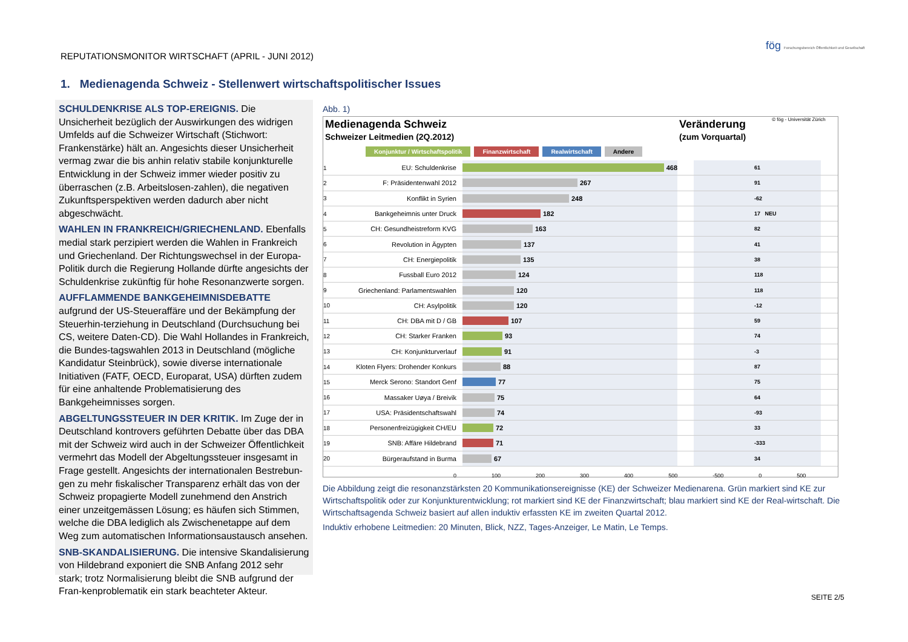REPUTATIONSMONITOR WIRTSCHAFT (APRIL - JUNI 2012)
fög Forschungsbereich Öffentlichkeit und Gesellschaft
1. Medienagenda Schweiz - Stellenwert wirtschaftspolitischer Issues
SCHULDENKRISE ALS TOP-EREIGNIS. Die Unsicherheit bezüglich der Auswirkungen des widrigen Umfelds auf die Schweizer Wirtschaft (Stichwort: Frankenstärke) hält an. Angesichts dieser Unsicherheit vermag zwar die bis anhin relativ stabile konjunkturelle Entwicklung in der Schweiz immer wieder positiv zu überraschen (z.B. Arbeitslosen-zahlen), die negativen Zukunftsperspektiven werden dadurch aber nicht abgeschwächt.
WAHLEN IN FRANKREICH/GRIECHENLAND. Ebenfalls medial stark perzipiert werden die Wahlen in Frankreich und Griechenland. Der Richtungswechsel in der Europa-Politik durch die Regierung Hollande dürfte angesichts der Schuldenkrise zukünftig für hohe Resonanzwerte sorgen.
AUFFLAMMENDE BANKGEHEIMNISDEBATTE aufgrund der US-Steueraffäre und der Bekämpfung der Steuerhin-terziehung in Deutschland (Durchsuchung bei CS, weitere Daten-CD). Die Wahl Hollandes in Frankreich, die Bundes-tagswahlen 2013 in Deutschland (mögliche Kandidatur Steinbrück), sowie diverse internationale Initiativen (FATF, OECD, Europarat, USA) dürften zudem für eine anhaltende Problematisierung des Bankgeheimnisses sorgen.
ABGELTUNGSSTEUER IN DER KRITIK. Im Zuge der in Deutschland kontrovers geführten Debatte über das DBA mit der Schweiz wird auch in der Schweizer Öffentlichkeit vermehrt das Modell der Abgeltungssteuer insgesamt in Frage gestellt. Angesichts der internationalen Bestrebun-gen zu mehr fiskalischer Transparenz erhält das von der Schweiz propagierte Modell zunehmend den Anstrich einer unzeitgemässen Lösung; es häufen sich Stimmen, welche die DBA lediglich als Zwischenetappe auf dem Weg zum automatischen Informationsaustausch ansehen.
SNB-SKANDALISIERUNG. Die intensive Skandalisierung von Hildebrand exponiert die SNB Anfang 2012 sehr stark; trotz Normalisierung bleibt die SNB aufgrund der Fran-kenproblematik ein stark beachteter Akteur.
Abb. 1)
Medienagenda Schweiz
Schweizer Leitmedien (2Q.2012)
Veränderung
(zum Vorquartal)
© fög - Universität Zürich
Konjunktur / Wirtschaftspolitik Finanzwirtschaft Realwirtschaft Andere
1 EU: Schuldenkrise
468
61
2 F: Präsidentenwahl 2012
267
91
3 Konflikt in Syrien
248
-62
4 Bankgeheimnis unter Druck
182
17 NEU
5 CH: Gesundheistreform KVG
163
82
6 Revolution in Ägypten
137
41
7 CH: Energiepolitik
135
38
8 Fussball Euro 2012
124
118
9 Griechenland: Parlamentswahlen
120
118
10 CH: Asylpolitik
120
-12
11 CH: DBA mit D / GB
107
59
12 CH: Starker Franken
93
74
13 CH: Konjunkturverlauf
91
-3
14 Kloten Flyers: Drohender Konkurs
88
87
15 Merck Serono: Standort Genf
77
75
16 Massaker Uøya / Breivik
75
64
17 USA: Präsidentschaftswahl
74
-93
18 Personenfreizügigkeit CH/EU
72
33
19 SNB: Affäre Hildebrand
71
-333
20 Bürgeraufstand in Burma
67
34
0 100 200 300 400 500 -500 0 500
Die Abbildung zeigt die resonanzstärksten 20 Kommunikationsereignisse (KE) der Schweizer Medienarena. Grün markiert sind KE zur Wirtschaftspolitik oder zur Konjunkturentwicklung; rot markiert sind KE der Finanzwirtschaft; blau markiert sind KE der Real-wirtschaft. Die Wirtschaftsagenda Schweiz basiert auf allen induktiv erfassten KE im zweiten Quartal 2012.
Induktiv erhobene Leitmedien: 20 Minuten, Blick, NZZ, Tages-Anzeiger, Le Matin, Le Temps.
SEITE 2/5